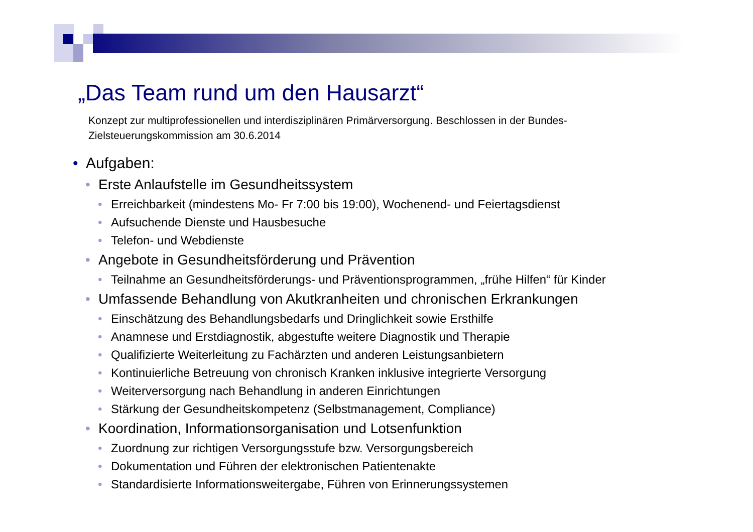„Das Team rund um den Hausarzt“
Konzept zur multiprofessionellen und interdisziplinären Primärversorgung. Beschlossen in der Bundes-Zielsteuerungskommission am 30.6.2014
• Aufgaben:
• Erste Anlaufstelle im Gesundheitssystem
• Erreichbarkeit (mindestens Mo- Fr 7:00 bis 19:00), Wochenend- und Feiertagsdienst
• Aufsuchende Dienste und Hausbesuche
• Telefon- und Webdienste
• Angebote in Gesundheitsförderung und Prävention
• Teilnahme an Gesundheitsförderungs- und Präventionsprogrammen, „frühe Hilfen“ für Kinder
• Umfassende Behandlung von Akutkranheiten und chronischen Erkrankungen
• Einschätzung des Behandlungsbedarfs und Dringlichkeit sowie Ersthilfe
• Anamnese und Erstdiagnostik, abgestufte weitere Diagnostik und Therapie
• Qualifizierte Weiterleitung zu Fachärzten und anderen Leistungsanbietern
• Kontinuierliche Betreuung von chronisch Kranken inklusive integrierte Versorgung
• Weiterversorgung nach Behandlung in anderen Einrichtungen
• Stärkung der Gesundheitskompetenz (Selbstmanagement, Compliance)
• Koordination, Informationsorganisation und Lotsenfunktion
• Zuordnung zur richtigen Versorgungsstufe bzw. Versorgungsbereich
• Dokumentation und Führen der elektronischen Patientenakte
• Standardisierte Informationsweitergabe, Führen von Erinnerungssystemen